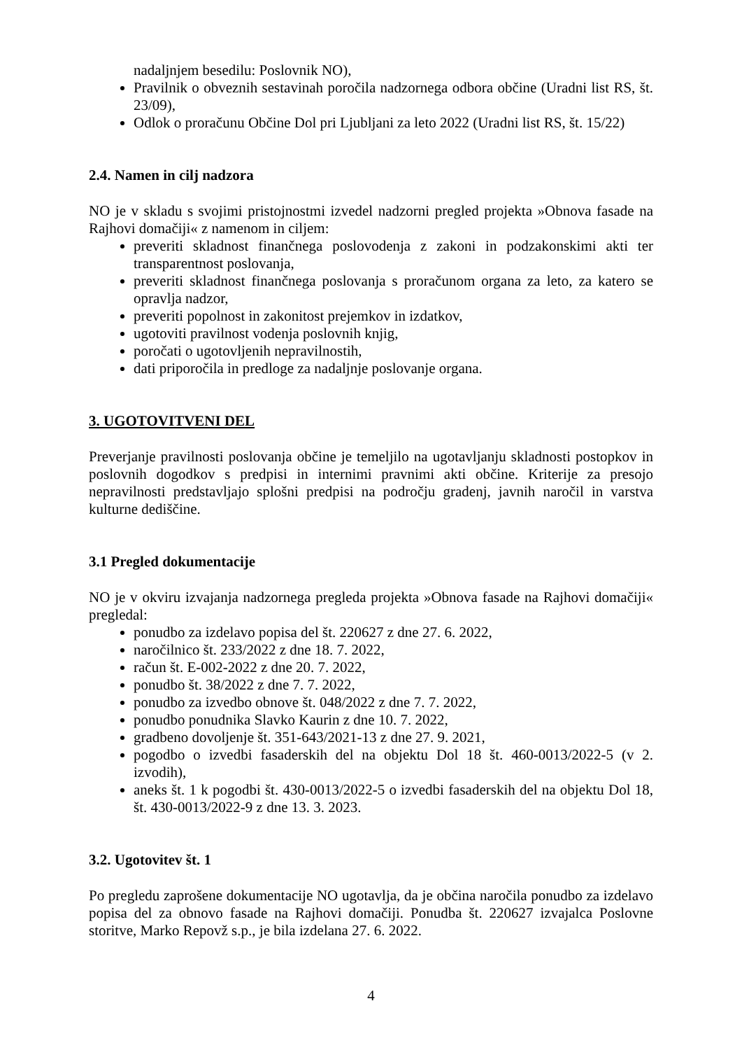nadaljnjem besedilu: Poslovnik NO),
Pravilnik o obveznih sestavinah poročila nadzornega odbora občine (Uradni list RS, št. 23/09),
Odlok o proračunu Občine Dol pri Ljubljani za leto 2022 (Uradni list RS, št. 15/22)
2.4. Namen in cilj nadzora
NO je v skladu s svojimi pristojnostmi izvedel nadzorni pregled projekta »Obnova fasade na Rajhovi domačiji« z namenom in ciljem:
preveriti skladnost finančnega poslovodenja z zakoni in podzakonskimi akti ter transparentnost poslovanja,
preveriti skladnost finančnega poslovanja s proračunom organa za leto, za katero se opravlja nadzor,
preveriti popolnost in zakonitost prejemkov in izdatkov,
ugotoviti pravilnost vodenja poslovnih knjig,
poročati o ugotovljenih nepravilnostih,
dati priporočila in predloge za nadaljnje poslovanje organa.
3. UGOTOVITVENI DEL
Preverjanje pravilnosti poslovanja občine je temeljilo na ugotavljanju skladnosti postopkov in poslovnih dogodkov s predpisi in internimi pravnimi akti občine. Kriterije za presojo nepravilnosti predstavljajo splošni predpisi na področju gradenj, javnih naročil in varstva kulturne dediščine.
3.1 Pregled dokumentacije
NO je v okviru izvajanja nadzornega pregleda projekta »Obnova fasade na Rajhovi domačiji« pregledal:
ponudbo za izdelavo popisa del št. 220627 z dne 27. 6. 2022,
naročilnico št. 233/2022 z dne 18. 7. 2022,
račun št. E-002-2022 z dne 20. 7. 2022,
ponudbo št. 38/2022 z dne 7. 7. 2022,
ponudbo za izvedbo obnove št. 048/2022 z dne 7. 7. 2022,
ponudbo ponudnika Slavko Kaurin z dne 10. 7. 2022,
gradbeno dovoljenje št. 351-643/2021-13 z dne 27. 9. 2021,
pogodbo o izvedbi fasaderskih del na objektu Dol 18 št. 460-0013/2022-5 (v 2. izvodih),
aneks št. 1 k pogodbi št. 430-0013/2022-5 o izvedbi fasaderskih del na objektu Dol 18, št. 430-0013/2022-9 z dne 13. 3. 2023.
3.2. Ugotovitev št. 1
Po pregledu zaprošene dokumentacije NO ugotavlja, da je občina naročila ponudbo za izdelavo popisa del za obnovo fasade na Rajhovi domačiji. Ponudba št. 220627 izvajalca Poslovne storitve, Marko Repovž s.p., je bila izdelana 27. 6. 2022.
4